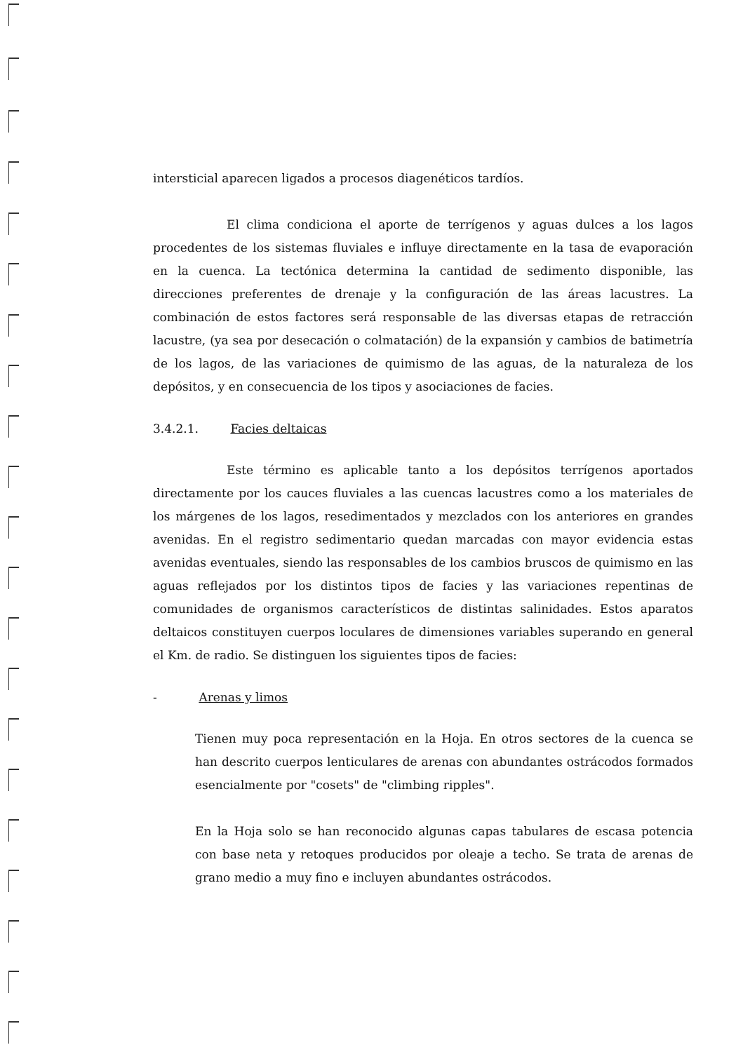intersticial aparecen ligados a procesos diagenéticos tardíos.
El clima condiciona el aporte de terrígenos y aguas dulces a los lagos procedentes de los sistemas fluviales e influye directamente en la tasa de evaporación en la cuenca. La tectónica determina la cantidad de sedimento disponible, las direcciones preferentes de drenaje y la configuración de las áreas lacustres. La combinación de estos factores será responsable de las diversas etapas de retracción lacustre, (ya sea por desecación o colmatación) de la expansión y cambios de batimetría de los lagos, de las variaciones de quimismo de las aguas, de la naturaleza de los depósitos, y en consecuencia de los tipos y asociaciones de facies.
3.4.2.1. Facies deltaicas
Este término es aplicable tanto a los depósitos terrígenos aportados directamente por los cauces fluviales a las cuencas lacustres como a los materiales de los márgenes de los lagos, resedimentados y mezclados con los anteriores en grandes avenidas. En el registro sedimentario quedan marcadas con mayor evidencia estas avenidas eventuales, siendo las responsables de los cambios bruscos de quimismo en las aguas reflejados por los distintos tipos de facies y las variaciones repentinas de comunidades de organismos característicos de distintas salinidades. Estos aparatos deltaicos constituyen cuerpos loculares de dimensiones variables superando en general el Km. de radio. Se distinguen los siguientes tipos de facies:
- Arenas y limos
Tienen muy poca representación en la Hoja. En otros sectores de la cuenca se han descrito cuerpos lenticulares de arenas con abundantes ostrácodos formados esencialmente por "cosets" de "climbing ripples".
En la Hoja solo se han reconocido algunas capas tabulares de escasa potencia con base neta y retoques producidos por oleaje a techo. Se trata de arenas de grano medio a muy fino e incluyen abundantes ostrácodos.